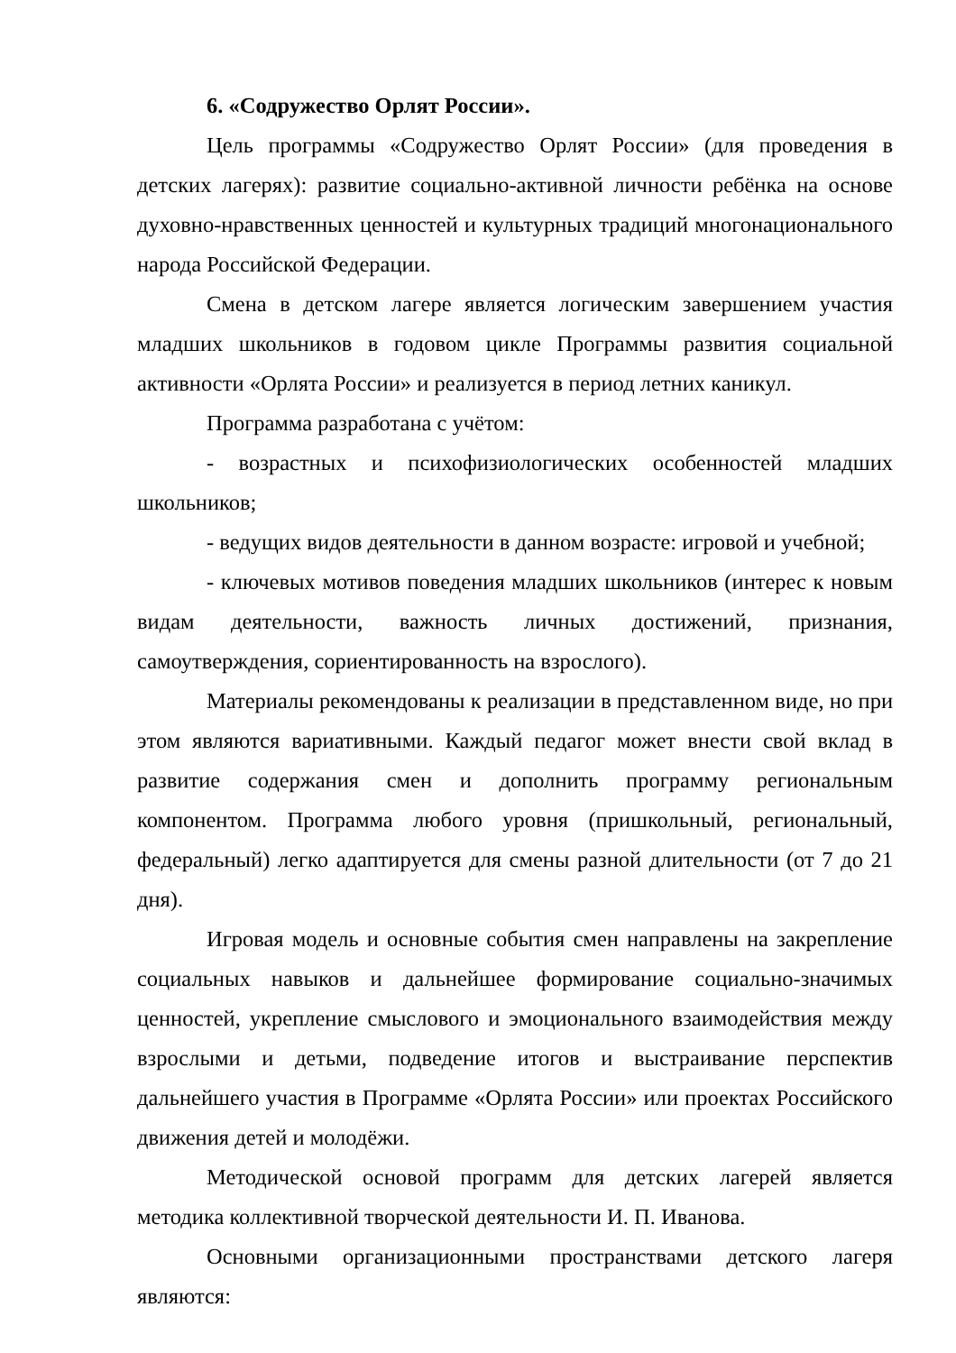6. «Содружество Орлят России».
Цель программы «Содружество Орлят России» (для проведения в детских лагерях): развитие социально-активной личности ребёнка на основе духовно-нравственных ценностей и культурных традиций многонационального народа Российской Федерации.
Смена в детском лагере является логическим завершением участия младших школьников в годовом цикле Программы развития социальной активности «Орлята России» и реализуется в период летних каникул.
Программа разработана с учётом:
- возрастных и психофизиологических особенностей младших школьников;
- ведущих видов деятельности в данном возрасте: игровой и учебной;
- ключевых мотивов поведения младших школьников (интерес к новым видам деятельности, важность личных достижений, признания, самоутверждения, сориентированность на взрослого).
Материалы рекомендованы к реализации в представленном виде, но при этом являются вариативными. Каждый педагог может внести свой вклад в развитие содержания смен и дополнить программу региональным компонентом. Программа любого уровня (пришкольный, региональный, федеральный) легко адаптируется для смены разной длительности (от 7 до 21 дня).
Игровая модель и основные события смен направлены на закрепление социальных навыков и дальнейшее формирование социально-значимых ценностей, укрепление смыслового и эмоционального взаимодействия между взрослыми и детьми, подведение итогов и выстраивание перспектив дальнейшего участия в Программе «Орлята России» или проектах Российского движения детей и молодёжи.
Методической основой программ для детских лагерей является методика коллективной творческой деятельности И. П. Иванова.
Основными организационными пространствами детского лагеря являются: